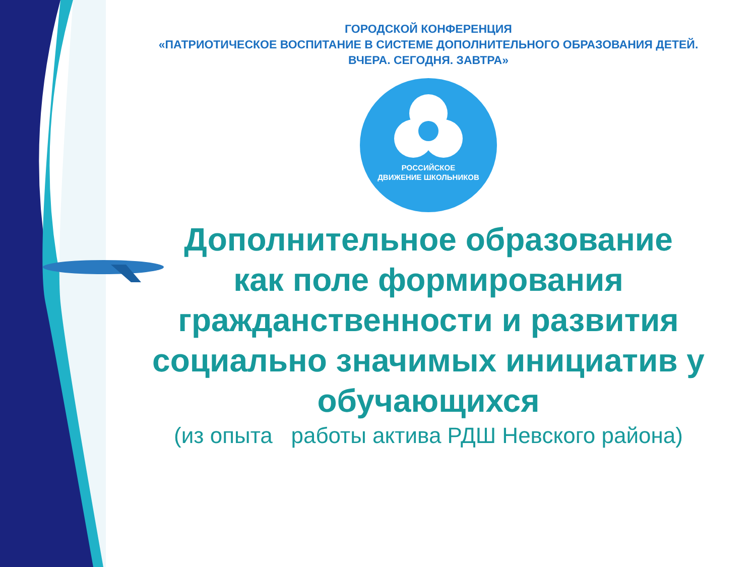ГОРОДСКОЙ КОНФЕРЕНЦИЯ
«ПАТРИОТИЧЕСКОЕ ВОСПИТАНИЕ В СИСТЕМЕ ДОПОЛНИТЕЛЬНОГО ОБРАЗОВАНИЯ ДЕТЕЙ.
ВЧЕРА. СЕГОДНЯ. ЗАВТРА»
РОССИЙСКОЕ
ДВИЖЕНИЕ ШКОЛЬНИКОВ
Дополнительное образование
как поле формирования
гражданственности и развития
социально значимых инициатив у
обучающихся
(из опыта работы актива РДШ Невского района)